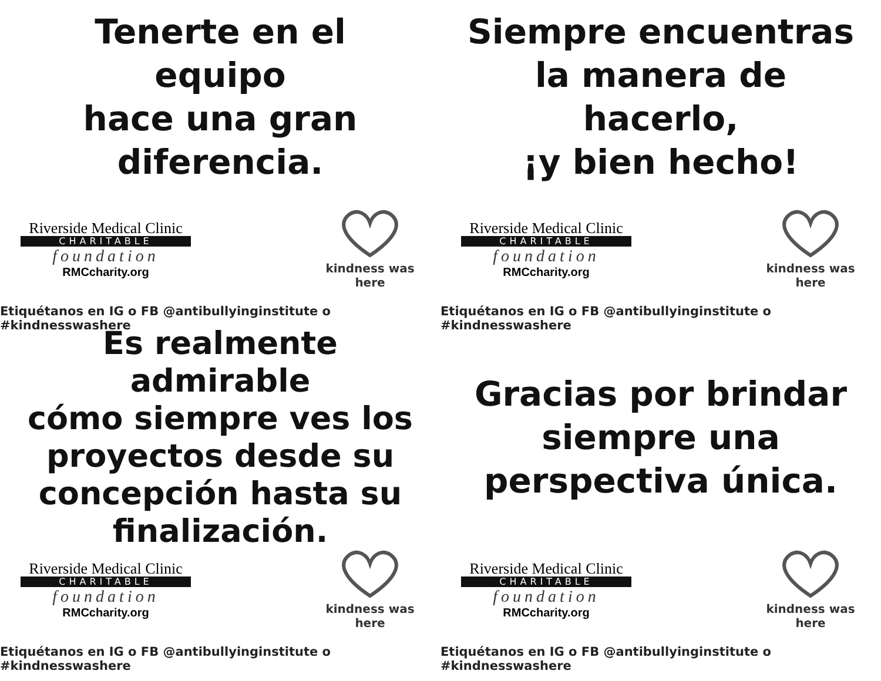Tenerte en el equipo
hace una gran
diferencia.
Riverside Medical Clinic
CHARITABLE
foundation
RMCcharity.org
kindness was here
Etiquétanos en IG o FB @antibullyinginstitute o #kindnesswashere
Siempre encuentras
la manera de hacerlo,
¡y bien hecho!
Riverside Medical Clinic
CHARITABLE
foundation
RMCcharity.org
kindness was here
Etiquétanos en IG o FB @antibullyinginstitute o #kindnesswashere
Es realmente admirable
cómo siempre ves los
proyectos desde su
concepción hasta su
finalización.
Riverside Medical Clinic
CHARITABLE
foundation
RMCcharity.org
kindness was here
Etiquétanos en IG o FB @antibullyinginstitute o #kindnesswashere
Gracias por brindar
siempre una
perspectiva única.
Riverside Medical Clinic
CHARITABLE
foundation
RMCcharity.org
kindness was here
Etiquétanos en IG o FB @antibullyinginstitute o #kindnesswashere